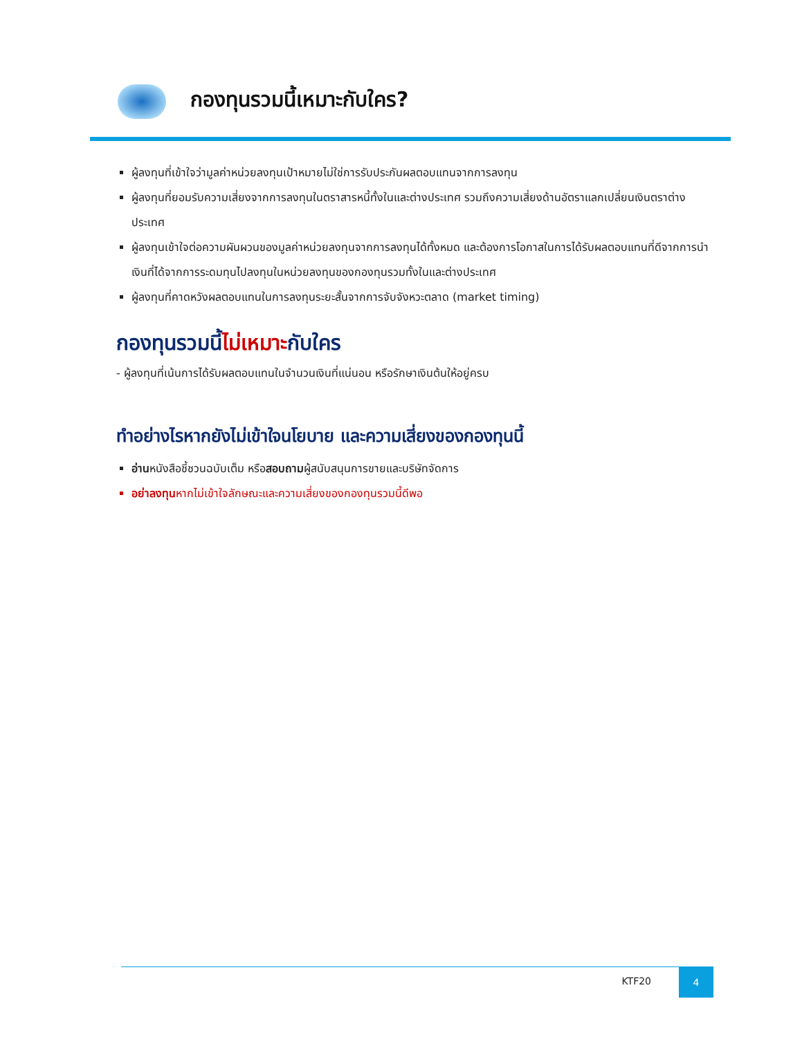กองทุนรวมนี้เหมาะกับใคร?
ผู้ลงทุนที่เข้าใจว่ามูลค่าหน่วยลงทุนเป้าหมายไม่ใช่การรับประกันผลตอบแทนจากการลงทุน
ผู้ลงทุนที่ยอมรับความเสี่ยงจากการลงทุนในตราสารหนี้ทั้งในและต่างประเทศ รวมถึงความเสี่ยงด้านอัตราแลกเปลี่ยนเงินตราต่างประเทศ
ผู้ลงทุนเข้าใจต่อความผันผวนของมูลค่าหน่วยลงทุนจากการลงทุนได้ทั้งหมด และต้องการโอกาสในการได้รับผลตอบแทนที่ดีจากการนำเงินที่ได้จากการระดมทุนไปลงทุนในหน่วยลงทุนของกองทุนรวมทั้งในและต่างประเทศ
ผู้ลงทุนที่คาดหวังผลตอบแทนในการลงทุนระยะสั้นจากการจับจังหวะตลาด (market timing)
กองทุนรวมนี้ไม่เหมาะกับใคร
- ผู้ลงทุนที่เน้นการได้รับผลตอบแทนในจำนวนเงินที่แน่นอน หรือรักษาเงินต้นให้อยู่ครบ
ทำอย่างไรหากยังไม่เข้าใจนโยบาย และความเสี่ยงของกองทุนนี้
อ่านหนังสือชี้ชวนฉบับเต็ม หรือสอบถามผู้สนับสนุนการขายและบริษัทจัดการ
อย่าลงทุนหากไม่เข้าใจลักษณะและความเสี่ยงของกองทุนรวมนี้ดีพอ
KTF20
4